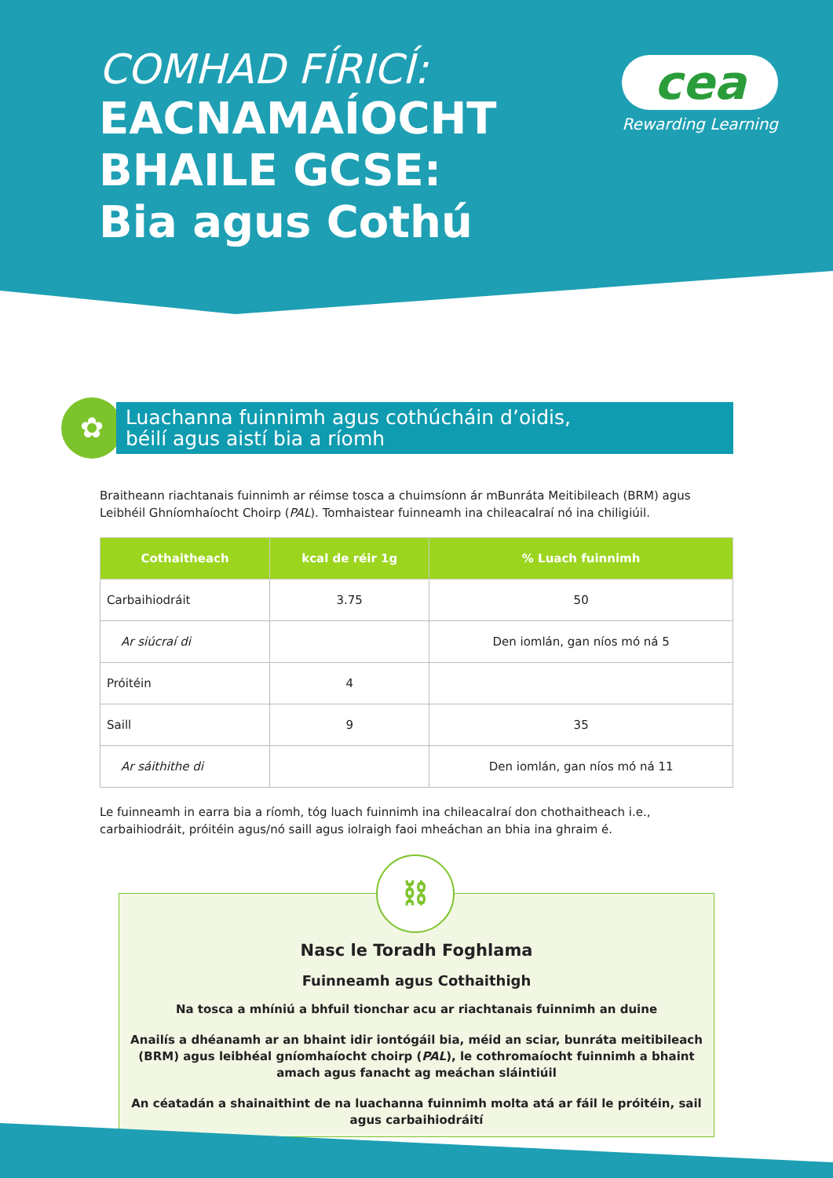COMHAD FÍRICÍ:
EACNAMAÍOCHT
BHAILE GCSE:
Bia agus Cothú
cea
Rewarding Learning
✿
Luachanna fuinnimh agus cothúcháin d’oidis,
béilí agus aistí bia a ríomh
Braitheann riachtanais fuinnimh ar réimse tosca a chuimsíonn ár mBunráta Meitibileach (BRM) agus Leibhéil Ghníomhaíocht Choirp (PAL). Tomhaistear fuinneamh ina chileacalraí nó ina chiligiúil.
| Cothaitheach | kcal de réir 1g | % Luach fuinnimh |
| --- | --- | --- |
| Carbaihiodráit | 3.75 | 50 |
| Ar siúcraí di | | Den iomlán, gan níos mó ná 5 |
| Próitéin | 4 | |
| Saill | 9 | 35 |
| Ar sáithithe di | | Den iomlán, gan níos mó ná 11 |
Le fuinneamh in earra bia a ríomh, tóg luach fuinnimh ina chileacalraí don chothaitheach i.e., carbaihiodráit, próitéin agus/nó saill agus iolraigh faoi mheáchan an bhia ina ghraim é.
⛓
Nasc le Toradh Foghlama
Fuinneamh agus Cothaithigh
Na tosca a mhíniú a bhfuil tionchar acu ar riachtanais fuinnimh an duine
Anailís a dhéanamh ar an bhaint idir iontógáil bia, méid an sciar, bunráta meitibileach (BRM) agus leibhéal gníomhaíocht choirp (PAL), le cothromaíocht fuinnimh a bhaint amach agus fanacht ag meáchan sláintiúil
An céatadán a shainaithint de na luachanna fuinnimh molta atá ar fáil le próitéin, sail agus carbaihiodráití